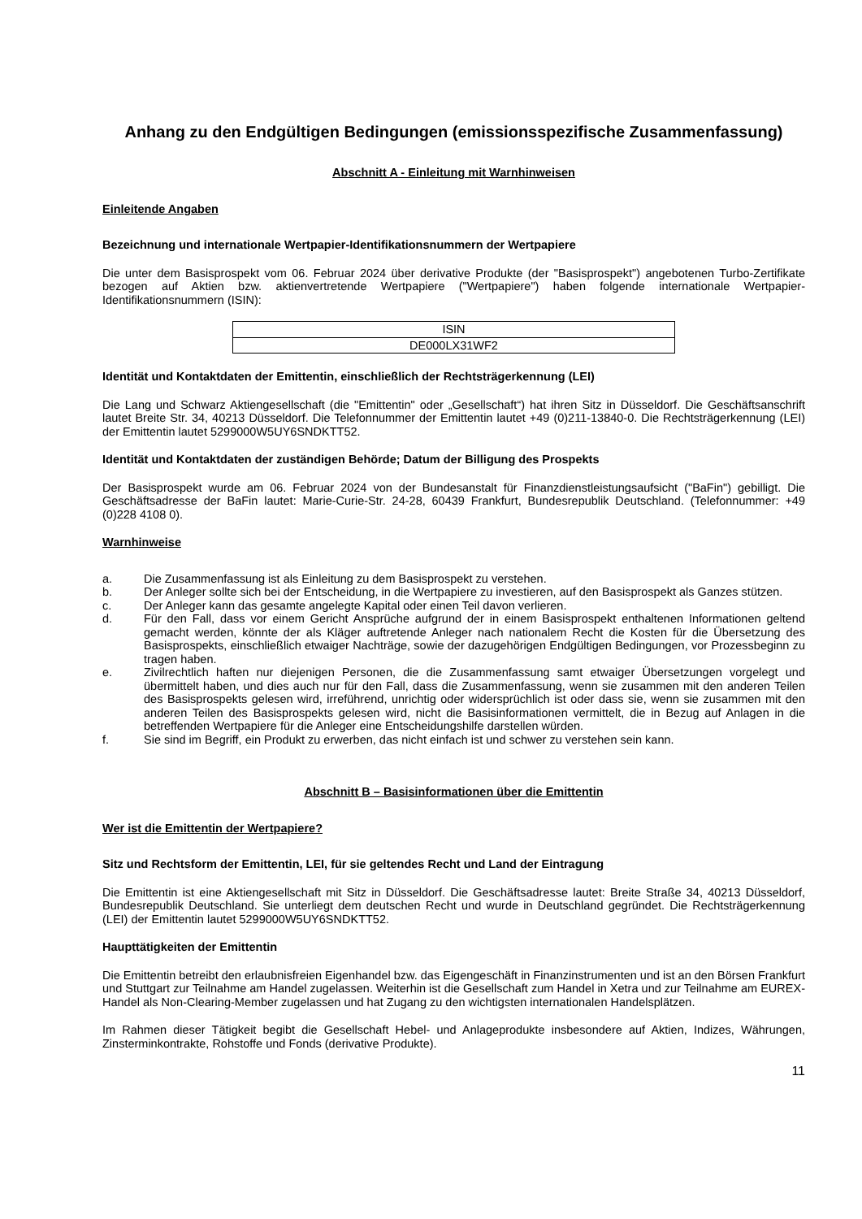Anhang zu den Endgültigen Bedingungen (emissionsspezifische Zusammenfassung)
Abschnitt A - Einleitung mit Warnhinweisen
Einleitende Angaben
Bezeichnung und internationale Wertpapier-Identifikationsnummern der Wertpapiere
Die unter dem Basisprospekt vom 06. Februar 2024 über derivative Produkte (der "Basisprospekt") angebotenen Turbo-Zertifikate bezogen auf Aktien bzw. aktienvertretende Wertpapiere ("Wertpapiere") haben folgende internationale Wertpapier-Identifikationsnummern (ISIN):
| ISIN |
| DE000LX31WF2 |
Identität und Kontaktdaten der Emittentin, einschließlich der Rechtsträgerkennung (LEI)
Die Lang und Schwarz Aktiengesellschaft (die "Emittentin" oder „Gesellschaft“) hat ihren Sitz in Düsseldorf. Die Geschäftsanschrift lautet Breite Str. 34, 40213 Düsseldorf. Die Telefonnummer der Emittentin lautet +49 (0)211-13840-0. Die Rechtsträgerkennung (LEI) der Emittentin lautet 5299000W5UY6SNDKTT52.
Identität und Kontaktdaten der zuständigen Behörde; Datum der Billigung des Prospekts
Der Basisprospekt wurde am 06. Februar 2024 von der Bundesanstalt für Finanzdienstleistungsaufsicht ("BaFin") gebilligt. Die Geschäftsadresse der BaFin lautet: Marie-Curie-Str. 24-28, 60439 Frankfurt, Bundesrepublik Deutschland. (Telefonnummer: +49 (0)228 4108 0).
Warnhinweise
a. Die Zusammenfassung ist als Einleitung zu dem Basisprospekt zu verstehen.
b. Der Anleger sollte sich bei der Entscheidung, in die Wertpapiere zu investieren, auf den Basisprospekt als Ganzes stützen.
c. Der Anleger kann das gesamte angelegte Kapital oder einen Teil davon verlieren.
d. Für den Fall, dass vor einem Gericht Ansprüche aufgrund der in einem Basisprospekt enthaltenen Informationen geltend gemacht werden, könnte der als Kläger auftretende Anleger nach nationalem Recht die Kosten für die Übersetzung des Basisprospekts, einschließlich etwaiger Nachträge, sowie der dazugehörigen Endgültigen Bedingungen, vor Prozessbeginn zu tragen haben.
e. Zivilrechtlich haften nur diejenigen Personen, die die Zusammenfassung samt etwaiger Übersetzungen vorgelegt und übermittelt haben, und dies auch nur für den Fall, dass die Zusammenfassung, wenn sie zusammen mit den anderen Teilen des Basisprospekts gelesen wird, irreführend, unrichtig oder widersprüchlich ist oder dass sie, wenn sie zusammen mit den anderen Teilen des Basisprospekts gelesen wird, nicht die Basisinformationen vermittelt, die in Bezug auf Anlagen in die betreffenden Wertpapiere für die Anleger eine Entscheidungshilfe darstellen würden.
f. Sie sind im Begriff, ein Produkt zu erwerben, das nicht einfach ist und schwer zu verstehen sein kann.
Abschnitt B – Basisinformationen über die Emittentin
Wer ist die Emittentin der Wertpapiere?
Sitz und Rechtsform der Emittentin, LEI, für sie geltendes Recht und Land der Eintragung
Die Emittentin ist eine Aktiengesellschaft mit Sitz in Düsseldorf. Die Geschäftsadresse lautet: Breite Straße 34, 40213 Düsseldorf, Bundesrepublik Deutschland. Sie unterliegt dem deutschen Recht und wurde in Deutschland gegründet. Die Rechtsträgerkennung (LEI) der Emittentin lautet 5299000W5UY6SNDKTT52.
Haupttätigkeiten der Emittentin
Die Emittentin betreibt den erlaubnisfreien Eigenhandel bzw. das Eigengeschäft in Finanzinstrumenten und ist an den Börsen Frankfurt und Stuttgart zur Teilnahme am Handel zugelassen. Weiterhin ist die Gesellschaft zum Handel in Xetra und zur Teilnahme am EUREX-Handel als Non-Clearing-Member zugelassen und hat Zugang zu den wichtigsten internationalen Handelsplätzen.
Im Rahmen dieser Tätigkeit begibt die Gesellschaft Hebel- und Anlageprodukte insbesondere auf Aktien, Indizes, Währungen, Zinsterminkontrakte, Rohstoffe und Fonds (derivative Produkte).
11